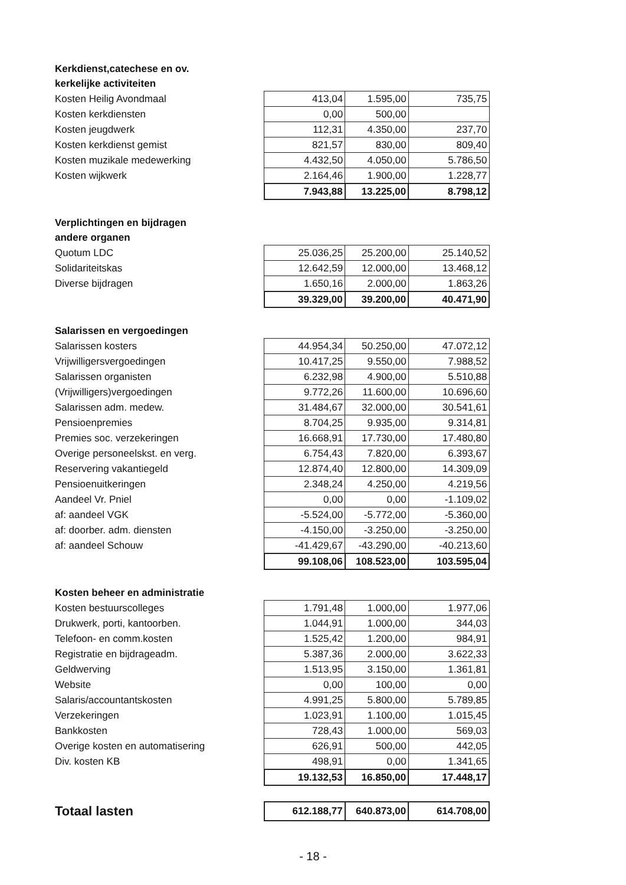| Kerkdienst,catechese en ov. | | | |
| kerkelijke activiteiten | | | |
| Kosten Heilig Avondmaal | 413,04 | 1.595,00 | 735,75 |
| Kosten kerkdiensten | 0,00 | 500,00 | |
| Kosten jeugdwerk | 112,31 | 4.350,00 | 237,70 |
| Kosten kerkdienst gemist | 821,57 | 830,00 | 809,40 |
| Kosten muzikale medewerking | 4.432,50 | 4.050,00 | 5.786,50 |
| Kosten wijkwerk | 2.164,46 | 1.900,00 | 1.228,77 |
| | 7.943,88 | 13.225,00 | 8.798,12 |
| Verplichtingen en bijdragen | | | |
| andere organen | | | |
| Quotum LDC | 25.036,25 | 25.200,00 | 25.140,52 |
| Solidariteitskas | 12.642,59 | 12.000,00 | 13.468,12 |
| Diverse bijdragen | 1.650,16 | 2.000,00 | 1.863,26 |
| | 39.329,00 | 39.200,00 | 40.471,90 |
| Salarissen en vergoedingen | | | |
| Salarissen kosters | 44.954,34 | 50.250,00 | 47.072,12 |
| Vrijwilligersvergoedingen | 10.417,25 | 9.550,00 | 7.988,52 |
| Salarissen organisten | 6.232,98 | 4.900,00 | 5.510,88 |
| (Vrijwilligers)vergoedingen | 9.772,26 | 11.600,00 | 10.696,60 |
| Salarissen adm. medew. | 31.484,67 | 32.000,00 | 30.541,61 |
| Pensioenpremies | 8.704,25 | 9.935,00 | 9.314,81 |
| Premies soc. verzekeringen | 16.668,91 | 17.730,00 | 17.480,80 |
| Overige personeelskst. en verg. | 6.754,43 | 7.820,00 | 6.393,67 |
| Reservering vakantiegeld | 12.874,40 | 12.800,00 | 14.309,09 |
| Pensioenuitkeringen | 2.348,24 | 4.250,00 | 4.219,56 |
| Aandeel Vr. Pniel | 0,00 | 0,00 | -1.109,02 |
| af: aandeel VGK | -5.524,00 | -5.772,00 | -5.360,00 |
| af: doorber. adm. diensten | -4.150,00 | -3.250,00 | -3.250,00 |
| af: aandeel Schouw | -41.429,67 | -43.290,00 | -40.213,60 |
| | 99.108,06 | 108.523,00 | 103.595,04 |
| Kosten beheer en administratie | | | |
| Kosten bestuurscolleges | 1.791,48 | 1.000,00 | 1.977,06 |
| Drukwerk, porti, kantoorben. | 1.044,91 | 1.000,00 | 344,03 |
| Telefoon- en comm.kosten | 1.525,42 | 1.200,00 | 984,91 |
| Registratie en bijdrageadm. | 5.387,36 | 2.000,00 | 3.622,33 |
| Geldwerving | 1.513,95 | 3.150,00 | 1.361,81 |
| Website | 0,00 | 100,00 | 0,00 |
| Salaris/accountantskosten | 4.991,25 | 5.800,00 | 5.789,85 |
| Verzekeringen | 1.023,91 | 1.100,00 | 1.015,45 |
| Bankkosten | 728,43 | 1.000,00 | 569,03 |
| Overige kosten en automatisering | 626,91 | 500,00 | 442,05 |
| Div. kosten KB | 498,91 | 0,00 | 1.341,65 |
| | 19.132,53 | 16.850,00 | 17.448,17 |
| Totaal lasten | 612.188,77 | 640.873,00 | 614.708,00 |
- 18 -